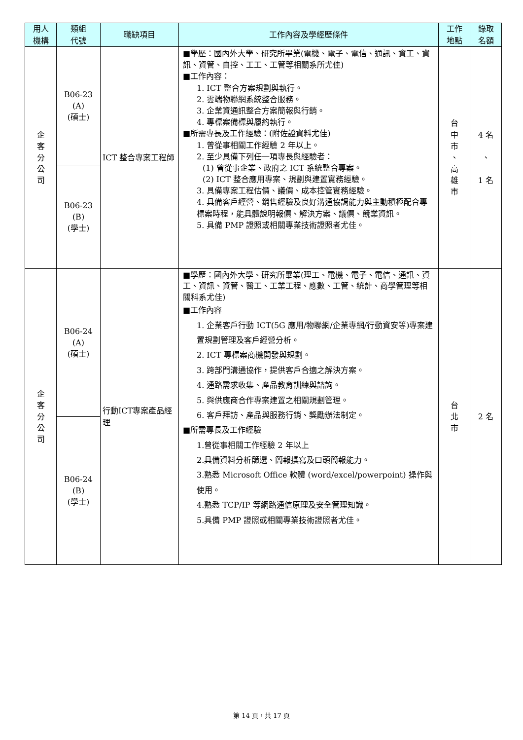| 用人 機構 | 類組 代號 | 職缺項目 | 工作內容及學經歷條件 | 工作 地點 | 錄取 名額 |
| --- | --- | --- | --- | --- | --- |
| 企 客 分 公 司 | B06-23 (A) (碩士) | ICT 整合專案工程師 | ■學歷：國內外大學、研究所畢業(電機、電子、電信、通訊、資工、資訊、資管、自控、工工、工管等相關系所尤佳) ■工作內容： 1. ICT 整合方案規劃與執行。 2. 雲端物聯網系統整合服務。 3. 企業資通訊整合方案簡報與行銷。 4. 專標案備標與履約執行。 ■所需專長及工作經驗：(附佐證資料尤佳) 1. 曾從事相關工作經驗 2 年以上。 2. 至少具備下列任一項專長與經驗者： (1) 曾從事企業、政府之 ICT 系統整合專案。 (2) ICT 整合應用專案、規劃與建置實務經驗。 3. 具備專案工程估價、議價、成本控管實務經驗。 4. 具備客戶經營、銷售經驗及良好溝通協調能力與主動積極配合專標案時程，能具體說明報價、解決方案、議價、競業資訊。 5. 具備 PMP 證照或相關專業技術證照者尤佳。 | 台 中 市 、 高 雄 市 | 4 名 、 1 名 |
| | B06-23 (B) (學士) | | | | |
| 企 客 分 公 司 | B06-24 (A) (碩士) | 行動ICT專案產品經理 | ■學歷：國內外大學、研究所畢業(理工、電機、電子、電信、通訊、資工、資訊、資管、醫工、工業工程、應數、工管、統計、商學管理等相關科系尤佳) ■工作內容 1. 企業客戶行動 ICT(5G 應用/物聯網/企業專網/行動資安等)專案建置規劃管理及客戶經營分析。 2. ICT 專標案商機開發與規劃。 3. 跨部門溝通協作，提供客戶合適之解決方案。 4. 通路需求收集、產品教育訓練與諮詢。 5. 與供應商合作專案建置之相關規劃管理。 6. 客戶拜訪、產品與服務行銷、獎勵辦法制定。 ■所需專長及工作經驗 1.曾從事相關工作經驗 2 年以上 2.具備資料分析篩選、簡報撰寫及口頭簡報能力。 3.熟悉 Microsoft Office 軟體 (word/excel/powerpoint) 操作與使用。 4.熟悉 TCP/IP 等網路通信原理及安全管理知識。 5.具備 PMP 證照或相關專業技術證照者尤佳。 | 台 北 市 | 2 名 |
| | B06-24 (B) (學士) | | | | |
第 14 頁，共 17 頁